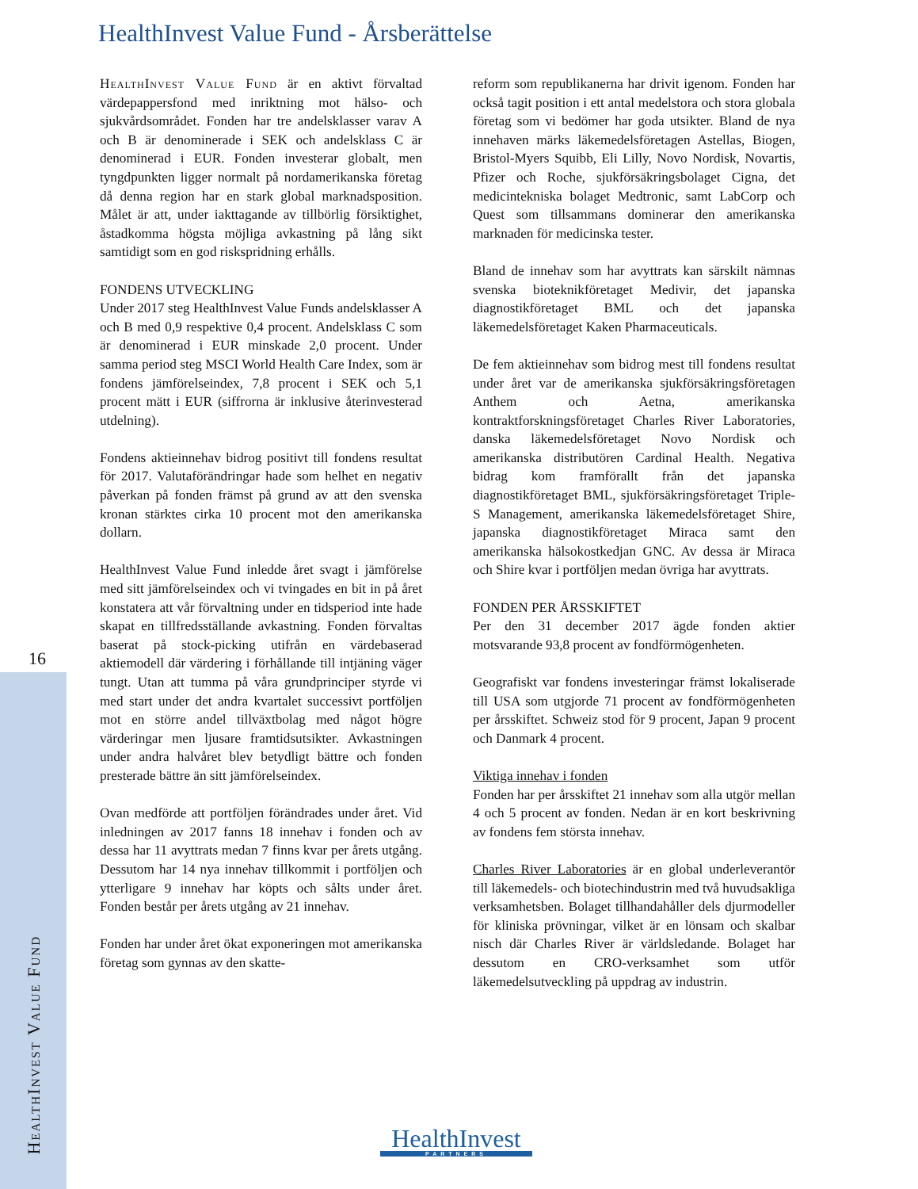HealthInvest Value Fund - Årsberättelse
HealthInvest Value Fund är en aktivt förvaltad värdepappersfond med inriktning mot hälso- och sjukvårdsområdet. Fonden har tre andelsklasser varav A och B är denominerade i SEK och andelsklass C är denominerad i EUR. Fonden investerar globalt, men tyngdpunkten ligger normalt på nordamerikanska företag då denna region har en stark global marknads­position. Målet är att, under iakttagande av tillbörlig försiktighet, åstadkomma högsta möjliga avkastning på lång sikt samtidigt som en god riskspridning erhålls.
FONDENS UTVECKLING
Under 2017 steg HealthInvest Value Funds andelsklasser A och B med 0,9 respektive 0,4 procent. Andelsklass C som är denominerad i EUR minskade 2,0 procent. Under samma period steg MSCI World Health Care Index, som är fondens jämförelseindex, 7,8 procent i SEK och 5,1 procent mätt i EUR (siffrorna är inklusive återinvesterad utdelning).
Fondens aktieinnehav bidrog positivt till fondens resultat för 2017. Valutaförändringar hade som helhet en negativ påverkan på fonden främst på grund av att den svenska kronan stärktes cirka 10 procent mot den amerikanska dollarn.
HealthInvest Value Fund inledde året svagt i jämförelse med sitt jämförelseindex och vi tvingades en bit in på året konstatera att vår förvaltning under en tidsperiod inte hade skapat en tillfredsställande avkastning. Fonden förvaltas baserat på stock-picking utifrån en värdebaserad aktiemodell där värdering i förhållande till intjäning väger tungt. Utan att tumma på våra grundprinciper styrde vi med start under det andra kvartalet successivt portföljen mot en större andel tillväxtbolag med något högre värderingar men ljusare framtidsutsikter. Avkastningen under andra halvåret blev betydligt bättre och fonden presterade bättre än sitt jämförelseindex.
Ovan medförde att portföljen förändrades under året. Vid inledningen av 2017 fanns 18 innehav i fonden och av dessa har 11 avyttrats medan 7 finns kvar per årets utgång. Dessutom har 14 nya innehav tillkommit i portföljen och ytterligare 9 innehav har köpts och sålts under året. Fonden består per årets utgång av 21 innehav.
Fonden har under året ökat exponeringen mot amerikanska företag som gynnas av den skatte-
reform som republikanerna har drivit igenom. Fonden har också tagit position i ett antal medel­stora och stora globala företag som vi bedömer har goda utsikter. Bland de nya innehaven märks läkemedelsföretagen Astellas, Biogen, Bristol-Myers Squibb, Eli Lilly, Novo Nordisk, Novartis, Pfizer och Roche, sjukförsäkringsbolaget Cigna, det medicintekniska bolaget Medtronic, samt LabCorp och Quest som tillsammans dominerar den amerikanska marknaden för medicinska tester.
Bland de innehav som har avyttrats kan särskilt nämnas svenska bioteknikföretaget Medivir, det japanska diagnostikföretaget BML och det japanska läkemedelsföretaget Kaken Pharmaceuticals.
De fem aktieinnehav som bidrog mest till fondens resultat under året var de amerikanska sjuk­försäkringsföretagen Anthem och Aetna, ameri­kanska kontraktforskningsföretaget Charles River Laboratories, danska läkemedelsföretaget Novo Nordisk och amerikanska distributören Cardinal Health. Negativa bidrag kom framförallt från det japanska diagnostikföretaget BML, sjuk­försäkringsföretaget Triple-S Management, ameri­kanska läkemedelsföretaget Shire, japanska diagnostikföretaget Miraca samt den amerikanska hälsokostkedjan GNC. Av dessa är Miraca och Shire kvar i portföljen medan övriga har avyttrats.
FONDEN PER ÅRSSKIFTET
Per den 31 december 2017 ägde fonden aktier motsvarande 93,8 procent av fondförmögenheten.
Geografiskt var fondens investeringar främst lokaliserade till USA som utgjorde 71 procent av fondförmögenheten per årsskiftet. Schweiz stod för 9 procent, Japan 9 procent och Danmark 4 procent.
Viktiga innehav i fonden
Fonden har per årsskiftet 21 innehav som alla utgör mellan 4 och 5 procent av fonden. Nedan är en kort beskrivning av fondens fem största innehav.
Charles River Laboratories är en global under­leverantör till läkemedels- och biotechindustrin med två huvudsakliga verksamhetsben. Bolaget tillhandahåller dels djurmodeller för kliniska prövningar, vilket är en lönsam och skalbar nisch där Charles River är världsledande. Bolaget har dessutom en CRO-verksamhet som utför läkemedelsutveckling på uppdrag av industrin.
16
HealthInvest Value Fund
HealthInvest
PARTNERS